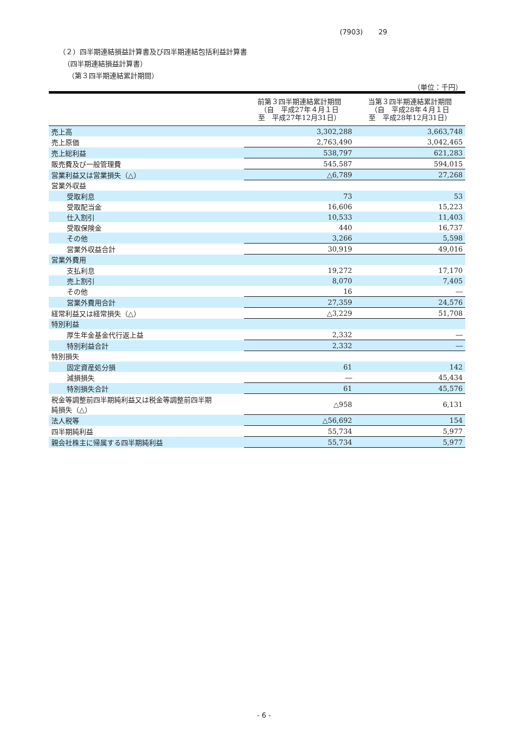(7903) 29
（２）四半期連結損益計算書及び四半期連結包括利益計算書
（四半期連結損益計算書）
（第３四半期連結累計期間）
（単位：千円）
| | 前第３四半期連結累計期間 （自 平成27年４月１日 至 平成27年12月31日） | 当第３四半期連結累計期間 （自 平成28年４月１日 至 平成28年12月31日） |
| --- | --- | --- |
| 売上高 | 3,302,288 | 3,663,748 |
| 売上原価 | 2,763,490 | 3,042,465 |
| 売上総利益 | 538,797 | 621,283 |
| 販売費及び一般管理費 | 545,587 | 594,015 |
| 営業利益又は営業損失（△） | △6,789 | 27,268 |
| 営業外収益 | | |
| 受取利息 | 73 | 53 |
| 受取配当金 | 16,606 | 15,223 |
| 仕入割引 | 10,533 | 11,403 |
| 受取保険金 | 440 | 16,737 |
| その他 | 3,266 | 5,598 |
| 営業外収益合計 | 30,919 | 49,016 |
| 営業外費用 | | |
| 支払利息 | 19,272 | 17,170 |
| 売上割引 | 8,070 | 7,405 |
| その他 | 16 | ― |
| 営業外費用合計 | 27,359 | 24,576 |
| 経常利益又は経常損失（△） | △3,229 | 51,708 |
| 特別利益 | | |
| 厚生年金基金代行返上益 | 2,332 | ― |
| 特別利益合計 | 2,332 | ― |
| 特別損失 | | |
| 固定資産処分損 | 61 | 142 |
| 減損損失 | ― | 45,434 |
| 特別損失合計 | 61 | 45,576 |
| 税金等調整前四半期純利益又は税金等調整前四半期 純損失（△） | △958 | 6,131 |
| 法人税等 | △56,692 | 154 |
| 四半期純利益 | 55,734 | 5,977 |
| 親会社株主に帰属する四半期純利益 | 55,734 | 5,977 |
- 6 -